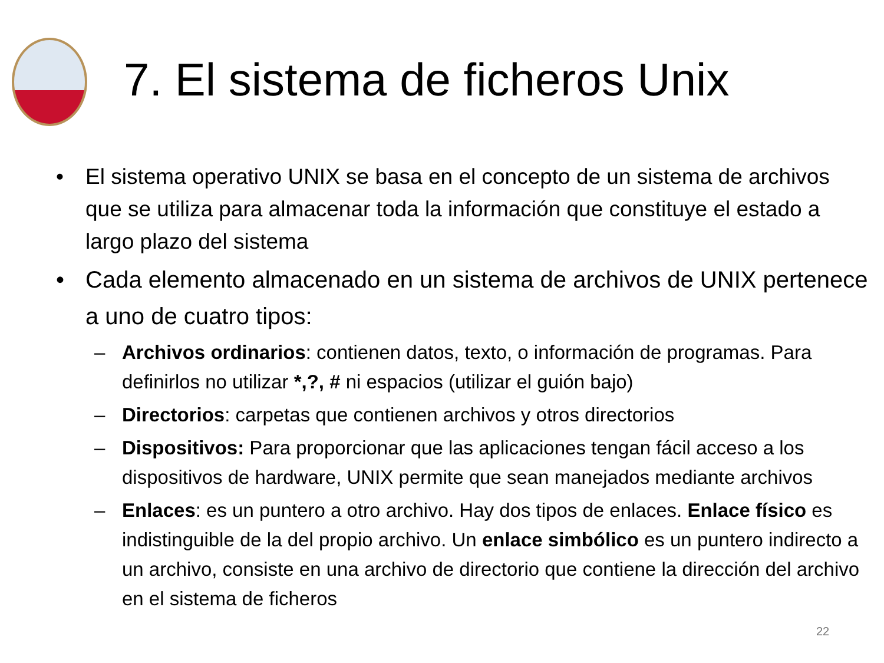7. El sistema de ficheros Unix
• El sistema operativo UNIX se basa en el concepto de un sistema de archivos que se utiliza para almacenar toda la información que constituye el estado a largo plazo del sistema
• Cada elemento almacenado en un sistema de archivos de UNIX pertenece a uno de cuatro tipos:
– Archivos ordinarios: contienen datos, texto, o información de programas. Para definirlos no utilizar *,?, # ni espacios (utilizar el guión bajo)
– Directorios: carpetas que contienen archivos y otros directorios
– Dispositivos: Para proporcionar que las aplicaciones tengan fácil acceso a los dispositivos de hardware, UNIX permite que sean manejados mediante archivos
– Enlaces: es un puntero a otro archivo. Hay dos tipos de enlaces. Enlace físico es indistinguible de la del propio archivo. Un enlace simbólico es un puntero indirecto a un archivo, consiste en una archivo de directorio que contiene la dirección del archivo en el sistema de ficheros
22